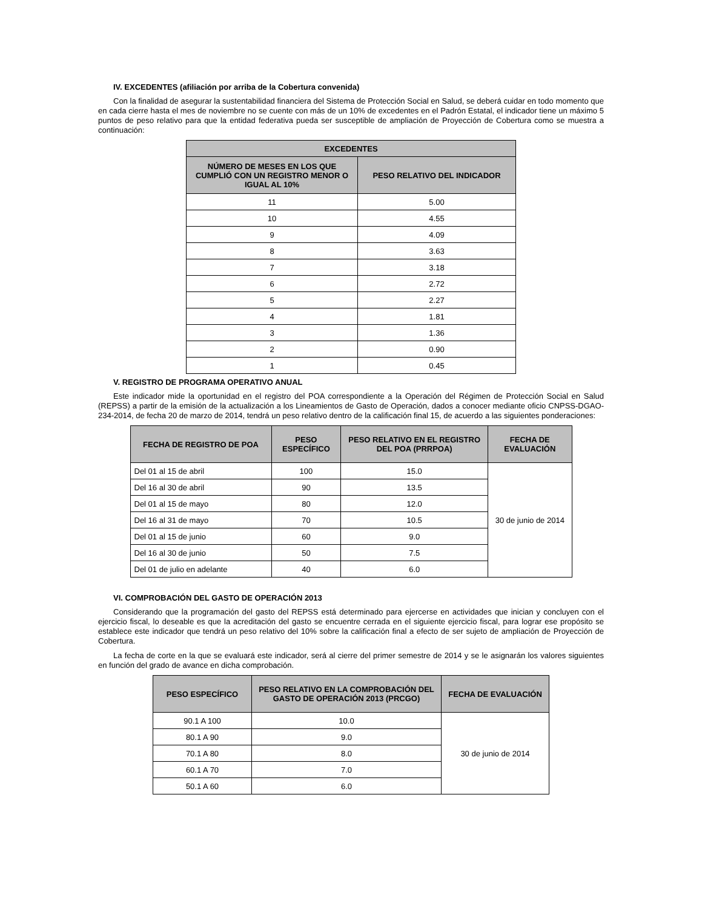IV. EXCEDENTES (afiliación por arriba de la Cobertura convenida)
Con la finalidad de asegurar la sustentabilidad financiera del Sistema de Protección Social en Salud, se deberá cuidar en todo momento que en cada cierre hasta el mes de noviembre no se cuente con más de un 10% de excedentes en el Padrón Estatal, el indicador tiene un máximo 5 puntos de peso relativo para que la entidad federativa pueda ser susceptible de ampliación de Proyección de Cobertura como se muestra a continuación:
| EXCEDENTES | |
| --- | --- |
| NÚMERO DE MESES EN LOS QUE CUMPLIÓ CON UN REGISTRO MENOR O IGUAL AL 10% | PESO RELATIVO DEL INDICADOR |
| 11 | 5.00 |
| 10 | 4.55 |
| 9 | 4.09 |
| 8 | 3.63 |
| 7 | 3.18 |
| 6 | 2.72 |
| 5 | 2.27 |
| 4 | 1.81 |
| 3 | 1.36 |
| 2 | 0.90 |
| 1 | 0.45 |
V. REGISTRO DE PROGRAMA OPERATIVO ANUAL
Este indicador mide la oportunidad en el registro del POA correspondiente a la Operación del Régimen de Protección Social en Salud (REPSS) a partir de la emisión de la actualización a los Lineamientos de Gasto de Operación, dados a conocer mediante oficio CNPSS-DGAO-234-2014, de fecha 20 de marzo de 2014, tendrá un peso relativo dentro de la calificación final 15, de acuerdo a las siguientes ponderaciones:
| FECHA DE REGISTRO DE POA | PESO ESPECÍFICO | PESO RELATIVO EN EL REGISTRO DEL POA (PRRPOA) | FECHA DE EVALUACIÓN |
| --- | --- | --- | --- |
| Del 01 al 15 de abril | 100 | 15.0 | 30 de junio de 2014 |
| Del 16 al 30 de abril | 90 | 13.5 | |
| Del 01 al 15 de mayo | 80 | 12.0 | |
| Del 16 al 31 de mayo | 70 | 10.5 | |
| Del 01 al 15 de junio | 60 | 9.0 | |
| Del 16 al 30 de junio | 50 | 7.5 | |
| Del 01 de julio en adelante | 40 | 6.0 | |
VI. COMPROBACIÓN DEL GASTO DE OPERACIÓN 2013
Considerando que la programación del gasto del REPSS está determinado para ejercerse en actividades que inician y concluyen con el ejercicio fiscal, lo deseable es que la acreditación del gasto se encuentre cerrada en el siguiente ejercicio fiscal, para lograr ese propósito se establece este indicador que tendrá un peso relativo del 10% sobre la calificación final a efecto de ser sujeto de ampliación de Proyección de Cobertura.
La fecha de corte en la que se evaluará este indicador, será al cierre del primer semestre de 2014 y se le asignarán los valores siguientes en función del grado de avance en dicha comprobación.
| PESO ESPECÍFICO | PESO RELATIVO EN LA COMPROBACIÓN DEL GASTO DE OPERACIÓN 2013 (PRCGO) | FECHA DE EVALUACIÓN |
| --- | --- | --- |
| 90.1 A 100 | 10.0 | 30 de junio de 2014 |
| 80.1 A 90 | 9.0 | |
| 70.1 A 80 | 8.0 | |
| 60.1 A 70 | 7.0 | |
| 50.1 A 60 | 6.0 | |